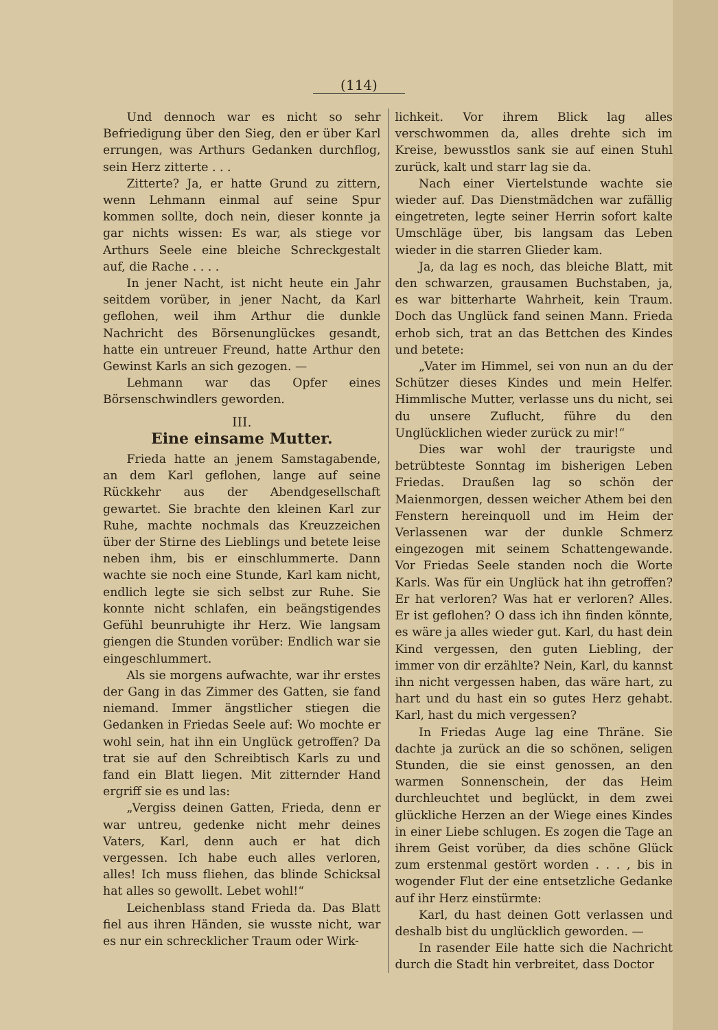(114)
Und dennoch war es nicht so sehr Befriedigung über den Sieg, den er über Karl errungen, was Arthurs Gedanken durchflog, sein Herz zitterte . . .
Zitterte? Ja, er hatte Grund zu zittern, wenn Lehmann einmal auf seine Spur kommen sollte, doch nein, dieser konnte ja gar nichts wissen: Es war, als stiege vor Arthurs Seele eine bleiche Schreckgestalt auf, die Rache . . . .
In jener Nacht, ist nicht heute ein Jahr seitdem vorüber, in jener Nacht, da Karl geflohen, weil ihm Arthur die dunkle Nachricht des Börsenunglückes gesandt, hatte ein untreuer Freund, hatte Arthur den Gewinst Karls an sich gezogen. —
Lehmann war das Opfer eines Börsenschwindlers geworden.
III.
Eine einsame Mutter.
Frieda hatte an jenem Samstagabende, an dem Karl geflohen, lange auf seine Rückkehr aus der Abendgesellschaft gewartet. Sie brachte den kleinen Karl zur Ruhe, machte nochmals das Kreuzzeichen über der Stirne des Lieblings und betete leise neben ihm, bis er einschlummerte. Dann wachte sie noch eine Stunde, Karl kam nicht, endlich legte sie sich selbst zur Ruhe. Sie konnte nicht schlafen, ein beängstigendes Gefühl beunruhigte ihr Herz. Wie langsam giengen die Stunden vorüber: Endlich war sie eingeschlummert.
Als sie morgens aufwachte, war ihr erstes der Gang in das Zimmer des Gatten, sie fand niemand. Immer ängstlicher stiegen die Gedanken in Friedas Seele auf: Wo mochte er wohl sein, hat ihn ein Unglück getroffen? Da trat sie auf den Schreibtisch Karls zu und fand ein Blatt liegen. Mit zitternder Hand ergriff sie es und las:
„Vergiss deinen Gatten, Frieda, denn er war untreu, gedenke nicht mehr deines Vaters, Karl, denn auch er hat dich vergessen. Ich habe euch alles verloren, alles! Ich muss fliehen, das blinde Schicksal hat alles so gewollt. Lebet wohl!“
Leichenblass stand Frieda da. Das Blatt fiel aus ihren Händen, sie wusste nicht, war es nur ein schrecklicher Traum oder Wirk-
lichkeit. Vor ihrem Blick lag alles verschwommen da, alles drehte sich im Kreise, bewusstlos sank sie auf einen Stuhl zurück, kalt und starr lag sie da.
Nach einer Viertelstunde wachte sie wieder auf. Das Dienstmädchen war zufällig eingetreten, legte seiner Herrin sofort kalte Umschläge über, bis langsam das Leben wieder in die starren Glieder kam.
Ja, da lag es noch, das bleiche Blatt, mit den schwarzen, grausamen Buchstaben, ja, es war bitterharte Wahrheit, kein Traum. Doch das Unglück fand seinen Mann. Frieda erhob sich, trat an das Bettchen des Kindes und betete:
„Vater im Himmel, sei von nun an du der Schützer dieses Kindes und mein Helfer. Himmlische Mutter, verlasse uns du nicht, sei du unsere Zuflucht, führe du den Unglücklichen wieder zurück zu mir!“
Dies war wohl der traurigste und betrübteste Sonntag im bisherigen Leben Friedas. Draußen lag so schön der Maienmorgen, dessen weicher Athem bei den Fenstern hereinquoll und im Heim der Verlassenen war der dunkle Schmerz eingezogen mit seinem Schattengewande. Vor Friedas Seele standen noch die Worte Karls. Was für ein Unglück hat ihn getroffen? Er hat verloren? Was hat er verloren? Alles. Er ist geflohen? O dass ich ihn finden könnte, es wäre ja alles wieder gut. Karl, du hast dein Kind vergessen, den guten Liebling, der immer von dir erzählte? Nein, Karl, du kannst ihn nicht vergessen haben, das wäre hart, zu hart und du hast ein so gutes Herz gehabt. Karl, hast du mich vergessen?
In Friedas Auge lag eine Thräne. Sie dachte ja zurück an die so schönen, seligen Stunden, die sie einst genossen, an den warmen Sonnenschein, der das Heim durchleuchtet und beglückt, in dem zwei glückliche Herzen an der Wiege eines Kindes in einer Liebe schlugen. Es zogen die Tage an ihrem Geist vorüber, da dies schöne Glück zum erstenmal gestört worden . . . , bis in wogender Flut der eine entsetzliche Gedanke auf ihr Herz einstürmte:
Karl, du hast deinen Gott verlassen und deshalb bist du unglücklich geworden. —
In rasender Eile hatte sich die Nachricht durch die Stadt hin verbreitet, dass Doctor